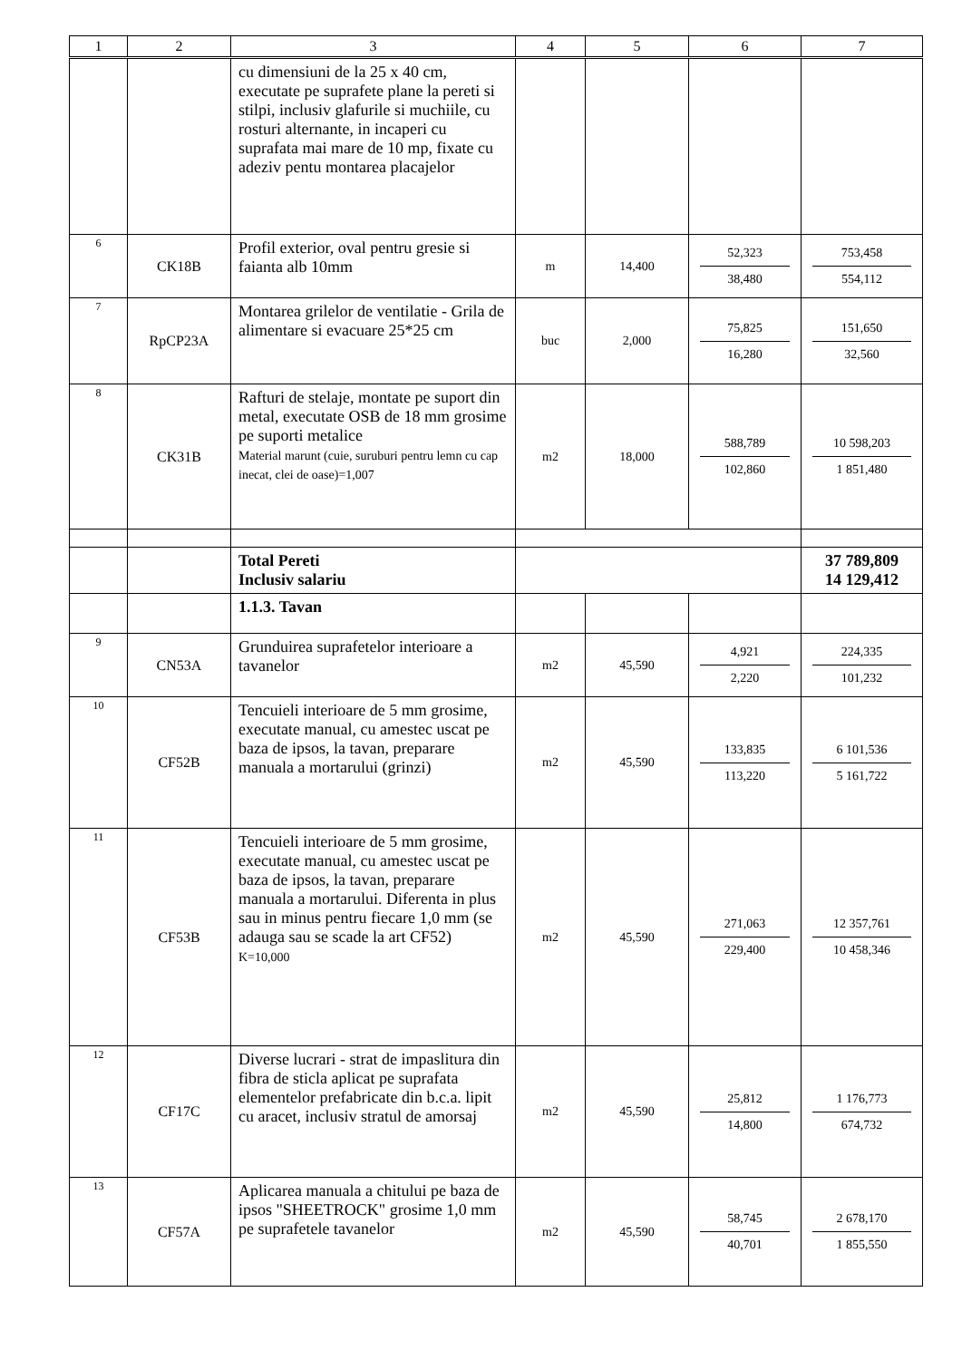| 1 | 2 | 3 | 4 | 5 | 6 | 7 |
| --- | --- | --- | --- | --- | --- | --- |
| | | cu dimensiuni de la 25 x 40 cm, executate pe suprafete plane la pereti si stilpi, inclusiv glafurile si muchiile, cu rosturi alternante, in incaperi cu suprafata mai mare de 10 mp, fixate cu adeziv pentu montarea placajelor | | | | |
| 6 | CK18B | Profil exterior, oval pentru gresie si faianta alb 10mm | m | 14,400 | 52,323 38,480 | 753,458 554,112 |
| 7 | RpCP23A | Montarea grilelor de ventilatie - Grila de alimentare si evacuare 25*25 cm | buc | 2,000 | 75,825 16,280 | 151,650 32,560 |
| 8 | CK31B | Rafturi de stelaje, montate pe suport din metal, executate OSB de 18 mm grosime pe suporti metalice Material marunt (cuie, suruburi pentru lemn cu cap inecat, clei de oase)=1,007 | m2 | 18,000 | 588,789 102,860 | 10 598,203 1 851,480 |
| | | Total Pereti Inclusiv salariu | | | | 37 789,809 14 129,412 |
| | | 1.1.3. Tavan | | | | |
| 9 | CN53A | Grunduirea suprafetelor interioare a tavanelor | m2 | 45,590 | 4,921 2,220 | 224,335 101,232 |
| 10 | CF52B | Tencuieli interioare de 5 mm grosime, executate manual, cu amestec uscat pe baza de ipsos, la tavan, preparare manuala a mortarului (grinzi) | m2 | 45,590 | 133,835 113,220 | 6 101,536 5 161,722 |
| 11 | CF53B | Tencuieli interioare de 5 mm grosime, executate manual, cu amestec uscat pe baza de ipsos, la tavan, preparare manuala a mortarului. Diferenta in plus sau in minus pentru fiecare 1,0 mm (se adauga sau se scade la art CF52) K=10,000 | m2 | 45,590 | 271,063 229,400 | 12 357,761 10 458,346 |
| 12 | CF17C | Diverse lucrari - strat de impaslitura din fibra de sticla aplicat pe suprafata elementelor prefabricate din b.c.a. lipit cu aracet, inclusiv stratul de amorsaj | m2 | 45,590 | 25,812 14,800 | 1 176,773 674,732 |
| 13 | CF57A | Aplicarea manuala a chitului pe baza de ipsos "SHEETROCK" grosime 1,0 mm pe suprafetele tavanelor | m2 | 45,590 | 58,745 40,701 | 2 678,170 1 855,550 |